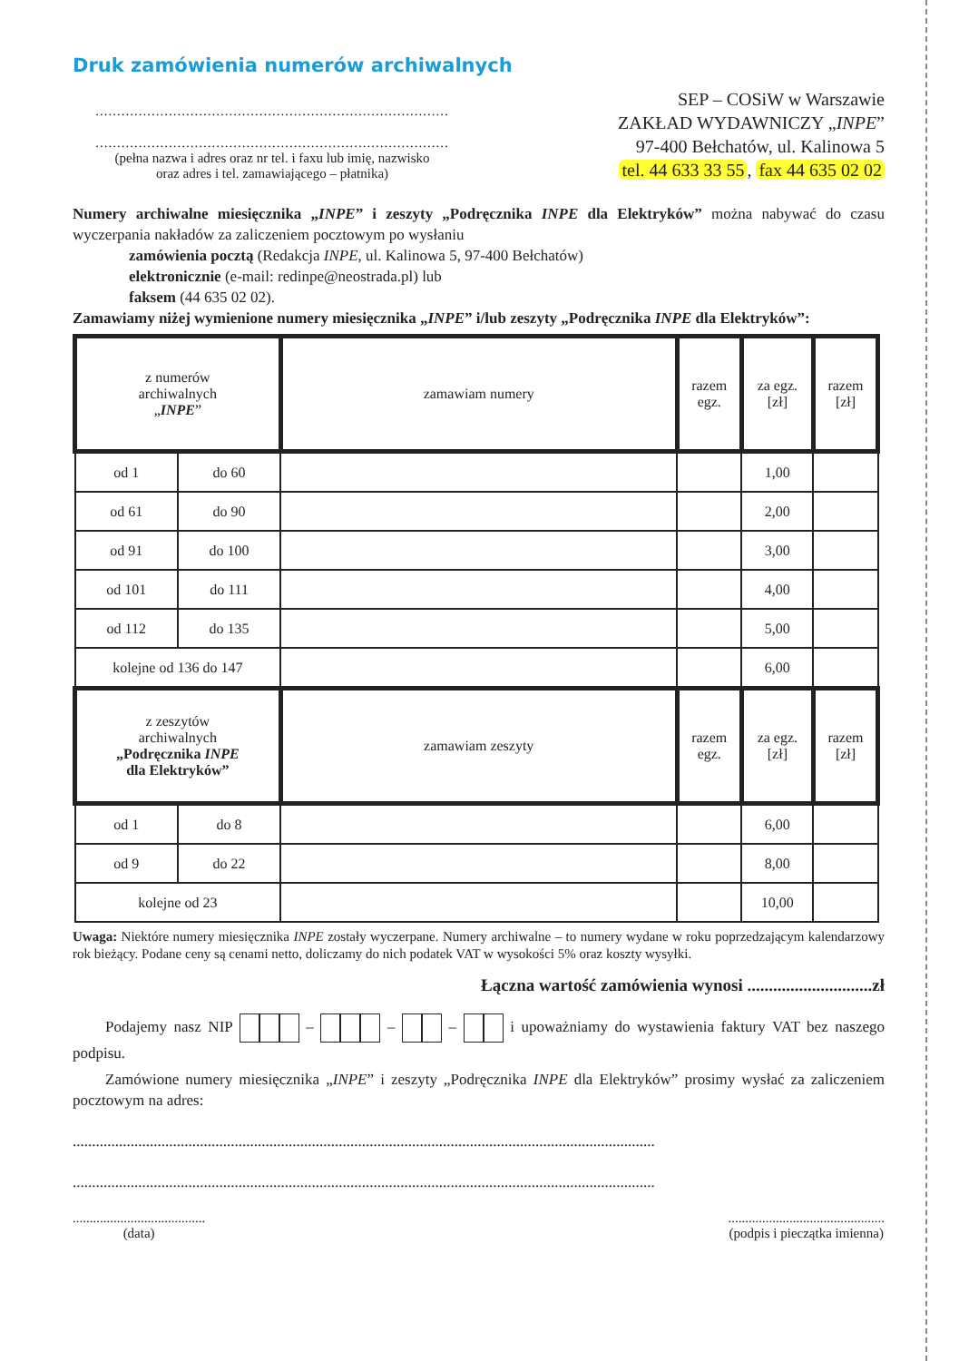Druk zamówienia numerów archiwalnych
..................................................................................
..................................................................................
(pełna nazwa i adres oraz nr tel. i faxu lub imię, nazwisko
oraz adres i tel. zamawiającego – płatnika)
SEP – COSiW w Warszawie
ZAKŁAD WYDAWNICZY „INPE”
97-400 Bełchatów, ul. Kalinowa 5
tel. 44 633 33 55, fax 44 635 02 02
Numery archiwalne miesięcznika „INPE” i zeszyty „Podręcznika INPE dla Elektryków” można nabywać do czasu wyczerpania nakładów za zaliczeniem pocztowym po wysłaniu
zamówienia pocztą (Redakcja INPE, ul. Kalinowa 5, 97-400 Bełchatów)
elektronicznie (e-mail: redinpe@neostrada.pl) lub
faksem (44 635 02 02).
Zamawiamy niżej wymienione numery miesięcznika „INPE” i/lub zeszyty „Podręcznika INPE dla Elektryków”:
| z numerów archiwalnych „ INPE ” | | zamawiam numery | razem egz. | za egz. [zł] | razem [zł] |
| od 1 | do 60 | | | 1,00 | |
| od 61 | do 90 | | | 2,00 | |
| od 91 | do 100 | | | 3,00 | |
| od 101 | do 111 | | | 4,00 | |
| od 112 | do 135 | | | 5,00 | |
| kolejne od 136 do 147 | | | | 6,00 | |
| z zeszytów archiwalnych „Podręcznika INPE dla Elektryków” | | zamawiam zeszyty | razem egz. | za egz. [zł] | razem [zł] |
| od 1 | do 8 | | | 6,00 | |
| od 9 | do 22 | | | 8,00 | |
| kolejne od 23 | | | | 10,00 | |
Uwaga: Niektóre numery miesięcznika INPE zostały wyczerpane. Numery archiwalne – to numery wydane w roku poprzedzającym kalendarzowy rok bieżący. Podane ceny są cenami netto, doliczamy do nich podatek VAT w wysokości 5% oraz koszty wysyłki.
Łączna wartość zamówienia wynosi .............................zł
Podajemy nasz NIP – – – i upoważniamy do wystawienia faktury VAT bez naszego podpisu.
Zamówione numery miesięcznika „INPE” i zeszyty „Podręcznika INPE dla Elektryków” prosimy wysłać za zaliczeniem pocztowym na adres:
.......................................................................................................................................................
.......................................................................................................................................................
.......................................
(data)
..............................................
(podpis i pieczątka imienna)